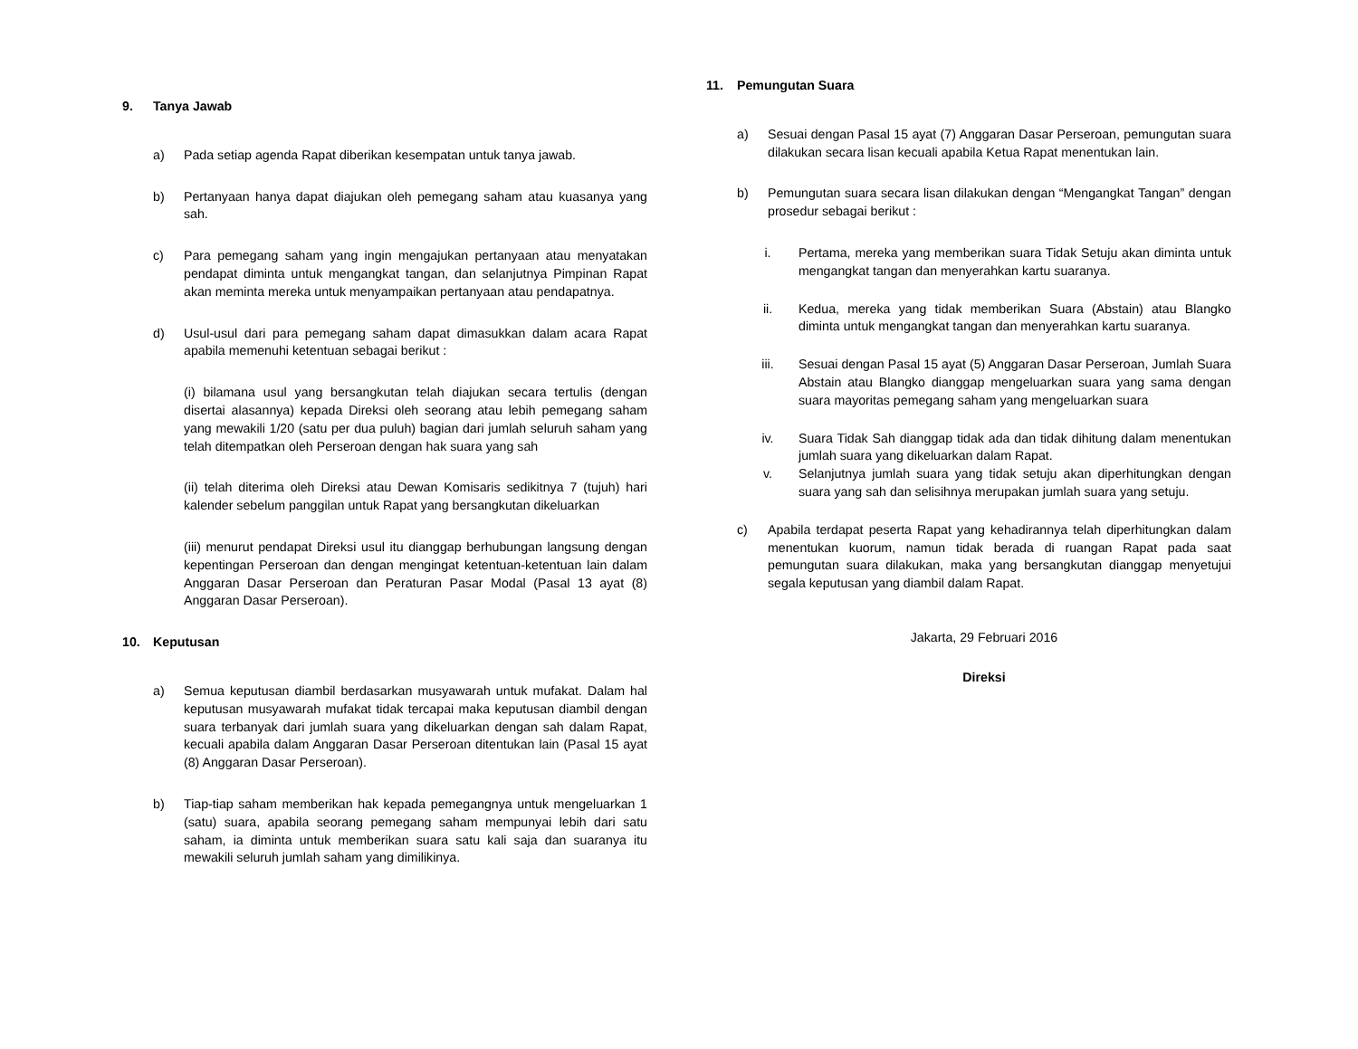9. Tanya Jawab
a) Pada setiap agenda Rapat diberikan kesempatan untuk tanya jawab.
b) Pertanyaan hanya dapat diajukan oleh pemegang saham atau kuasanya yang sah.
c) Para pemegang saham yang ingin mengajukan pertanyaan atau menyatakan pendapat diminta untuk mengangkat tangan, dan selanjutnya Pimpinan Rapat akan meminta mereka untuk menyampaikan pertanyaan atau pendapatnya.
d) Usul-usul dari para pemegang saham dapat dimasukkan dalam acara Rapat apabila memenuhi ketentuan sebagai berikut :
(i) bilamana usul yang bersangkutan telah diajukan secara tertulis (dengan disertai alasannya) kepada Direksi oleh seorang atau lebih pemegang saham yang mewakili 1/20 (satu per dua puluh) bagian dari jumlah seluruh saham yang telah ditempatkan oleh Perseroan dengan hak suara yang sah
(ii) telah diterima oleh Direksi atau Dewan Komisaris sedikitnya 7 (tujuh) hari kalender sebelum panggilan untuk Rapat yang bersangkutan dikeluarkan
(iii) menurut pendapat Direksi usul itu dianggap berhubungan langsung dengan kepentingan Perseroan dan dengan mengingat ketentuan-ketentuan lain dalam Anggaran Dasar Perseroan dan Peraturan Pasar Modal (Pasal 13 ayat (8) Anggaran Dasar Perseroan).
10. Keputusan
a) Semua keputusan diambil berdasarkan musyawarah untuk mufakat. Dalam hal keputusan musyawarah mufakat tidak tercapai maka keputusan diambil dengan suara terbanyak dari jumlah suara yang dikeluarkan dengan sah dalam Rapat, kecuali apabila dalam Anggaran Dasar Perseroan ditentukan lain (Pasal 15 ayat (8) Anggaran Dasar Perseroan).
b) Tiap-tiap saham memberikan hak kepada pemegangnya untuk mengeluarkan 1 (satu) suara, apabila seorang pemegang saham mempunyai lebih dari satu saham, ia diminta untuk memberikan suara satu kali saja dan suaranya itu mewakili seluruh jumlah saham yang dimilikinya.
11. Pemungutan Suara
a) Sesuai dengan Pasal 15 ayat (7) Anggaran Dasar Perseroan, pemungutan suara dilakukan secara lisan kecuali apabila Ketua Rapat menentukan lain.
b) Pemungutan suara secara lisan dilakukan dengan “Mengangkat Tangan” dengan prosedur sebagai berikut :
i. Pertama, mereka yang memberikan suara Tidak Setuju akan diminta untuk mengangkat tangan dan menyerahkan kartu suaranya.
ii. Kedua, mereka yang tidak memberikan Suara (Abstain) atau Blangko diminta untuk mengangkat tangan dan menyerahkan kartu suaranya.
iii. Sesuai dengan Pasal 15 ayat (5) Anggaran Dasar Perseroan, Jumlah Suara Abstain atau Blangko dianggap mengeluarkan suara yang sama dengan suara mayoritas pemegang saham yang mengeluarkan suara
iv. Suara Tidak Sah dianggap tidak ada dan tidak dihitung dalam menentukan jumlah suara yang dikeluarkan dalam Rapat.
v. Selanjutnya jumlah suara yang tidak setuju akan diperhitungkan dengan suara yang sah dan selisihnya merupakan jumlah suara yang setuju.
c) Apabila terdapat peserta Rapat yang kehadirannya telah diperhitungkan dalam menentukan kuorum, namun tidak berada di ruangan Rapat pada saat pemungutan suara dilakukan, maka yang bersangkutan dianggap menyetujui segala keputusan yang diambil dalam Rapat.
Jakarta, 29 Februari 2016
Direksi